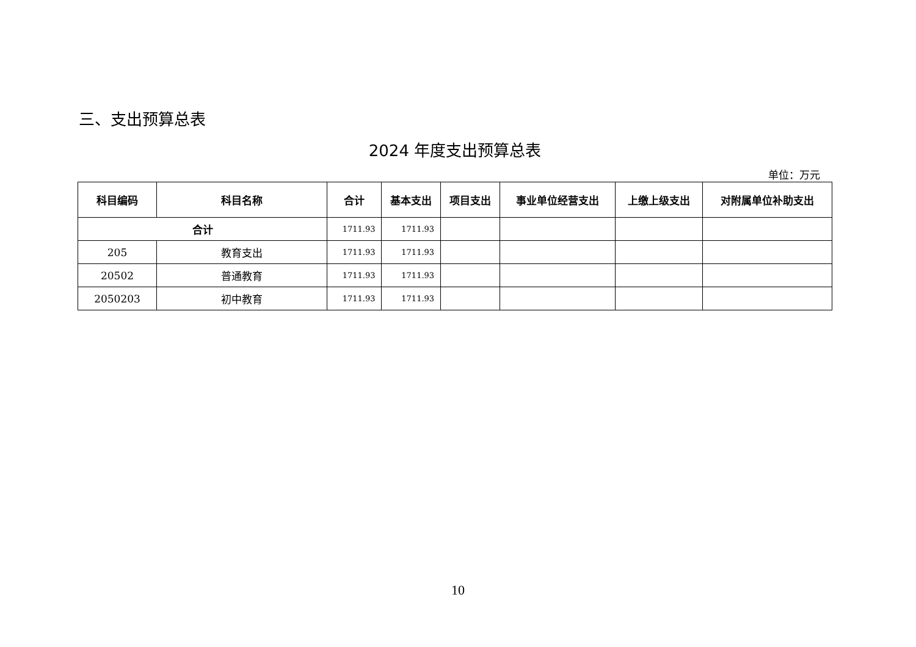三、支出预算总表
2024 年度支出预算总表
单位：万元
| 科目编码 | 科目名称 | 合计 | 基本支出 | 项目支出 | 事业单位经营支出 | 上缴上级支出 | 对附属单位补助支出 |
| --- | --- | --- | --- | --- | --- | --- | --- |
| 合计 | | 1711.93 | 1711.93 | | | | |
| 205 | 教育支出 | 1711.93 | 1711.93 | | | | |
| 20502 | 普通教育 | 1711.93 | 1711.93 | | | | |
| 2050203 | 初中教育 | 1711.93 | 1711.93 | | | | |
10